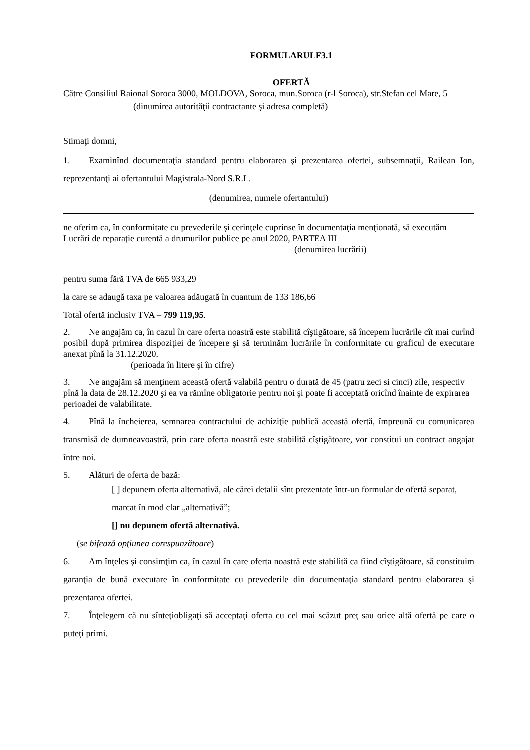FORMULARULF3.1
OFERTĂ
Către Consiliul Raional Soroca 3000, MOLDOVA, Soroca, mun.Soroca (r-l Soroca), str.Stefan cel Mare, 5
(dinumirea autorităţii contractante şi adresa completă)
Stimaţi domni,
1. Examinînd documentaţia standard pentru elaborarea şi prezentarea ofertei, subsemnaţii, Railean Ion, reprezentanţi ai ofertantului Magistrala-Nord S.R.L.
(denumirea, numele ofertantului)
ne oferim ca, în conformitate cu prevederile şi cerinţele cuprinse în documentaţia menţionată, să executăm Lucrări de reparație curentă a drumurilor publice pe anul 2020, PARTEA III
(denumirea lucrării)
pentru suma fără TVA de 665 933,29
la care se adaugă taxa pe valoarea adăugată în cuantum de 133 186,66
Total ofertă inclusiv TVA – 799 119,95.
2. Ne angajăm ca, în cazul în care oferta noastră este stabilită cîştigătoare, să începem lucrările cît mai curînd posibil după primirea dispoziţiei de începere şi să terminăm lucrările în conformitate cu graficul de executare anexat pînă la 31.12.2020.
(perioada în litere şi în cifre)
3. Ne angajăm să menţinem această ofertă valabilă pentru o durată de 45 (patru zeci si cinci) zile, respectiv pînă la data de 28.12.2020 şi ea va rămîne obligatorie pentru noi şi poate fi acceptată oricînd înainte de expirarea perioadei de valabilitate.
4. Pînă la încheierea, semnarea contractului de achiziţie publică această ofertă, împreună cu comunicarea transmisă de dumneavoastră, prin care oferta noastră este stabilită cîştigătoare, vor constitui un contract angajat între noi.
5. Alături de oferta de bază:
[ ] depunem oferta alternativă, ale cărei detalii sînt prezentate într-un formular de ofertă separat, marcat în mod clar „alternativă”;
[] nu depunem ofertă alternativă.
(se bifează opţiunea corespunzătoare)
6. Am înţeles şi consimţim ca, în cazul în care oferta noastră este stabilită ca fiind cîştigătoare, să constituim garanţia de bună executare în conformitate cu prevederile din documentaţia standard pentru elaborarea şi prezentarea ofertei.
7. Înţelegem că nu sînteţiobligaţi să acceptaţi oferta cu cel mai scăzut preţ sau orice altă ofertă pe care o puteţi primi.